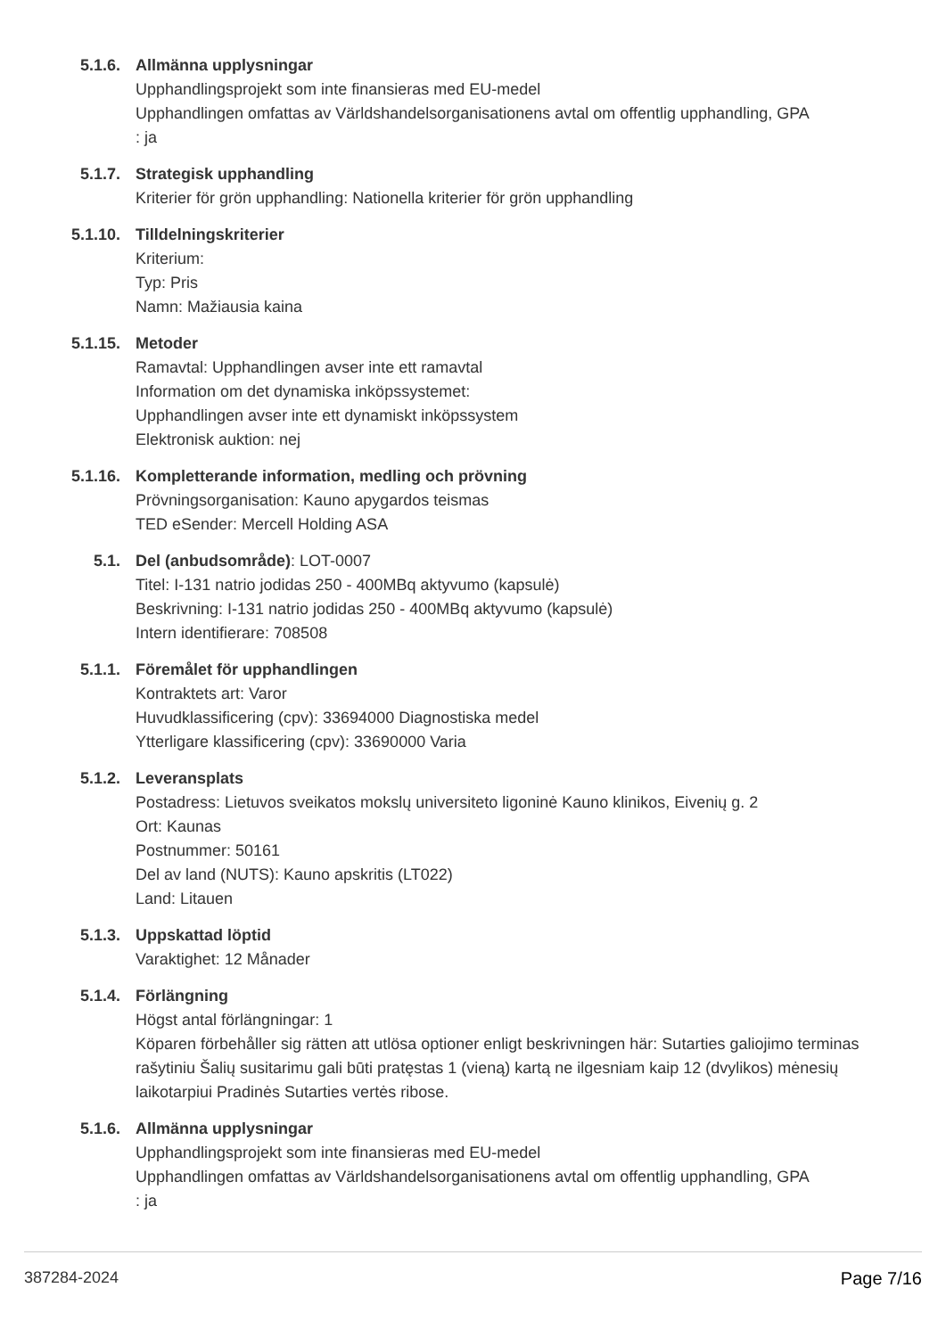5.1.6. Allmänna upplysningar
Upphandlingsprojekt som inte finansieras med EU-medel
Upphandlingen omfattas av Världshandelsorganisationens avtal om offentlig upphandling, GPA
: ja
5.1.7. Strategisk upphandling
Kriterier för grön upphandling: Nationella kriterier för grön upphandling
5.1.10. Tilldelningskriterier
Kriterium:
Typ: Pris
Namn: Mažiausia kaina
5.1.15. Metoder
Ramavtal: Upphandlingen avser inte ett ramavtal
Information om det dynamiska inköpssystemet:
Upphandlingen avser inte ett dynamiskt inköpssystem
Elektronisk auktion: nej
5.1.16. Kompletterande information, medling och prövning
Prövningsorganisation: Kauno apygardos teismas
TED eSender: Mercell Holding ASA
5.1. Del (anbudsområde): LOT-0007
Titel: I-131 natrio jodidas 250 - 400MBq aktyvumo (kapsulė)
Beskrivning: I-131 natrio jodidas 250 - 400MBq aktyvumo (kapsulė)
Intern identifierare: 708508
5.1.1. Föremålet för upphandlingen
Kontraktets art: Varor
Huvudklassificering (cpv): 33694000 Diagnostiska medel
Ytterligare klassificering (cpv): 33690000 Varia
5.1.2. Leveransplats
Postadress: Lietuvos sveikatos mokslų universiteto ligoninė Kauno klinikos, Eivenių g. 2
Ort: Kaunas
Postnummer: 50161
Del av land (NUTS): Kauno apskritis (LT022)
Land: Litauen
5.1.3. Uppskattad löptid
Varaktighet: 12 Månader
5.1.4. Förlängning
Högst antal förlängningar: 1
Köparen förbehåller sig rätten att utlösa optioner enligt beskrivningen här: Sutarties galiojimo terminas rašytiniu Šalių susitarimu gali būti pratęstas 1 (vieną) kartą ne ilgesniam kaip 12 (dvylikos) mėnesių laikotarpiui Pradinės Sutarties vertės ribose.
5.1.6. Allmänna upplysningar
Upphandlingsprojekt som inte finansieras med EU-medel
Upphandlingen omfattas av Världshandelsorganisationens avtal om offentlig upphandling, GPA
: ja
387284-2024 Page 7/16